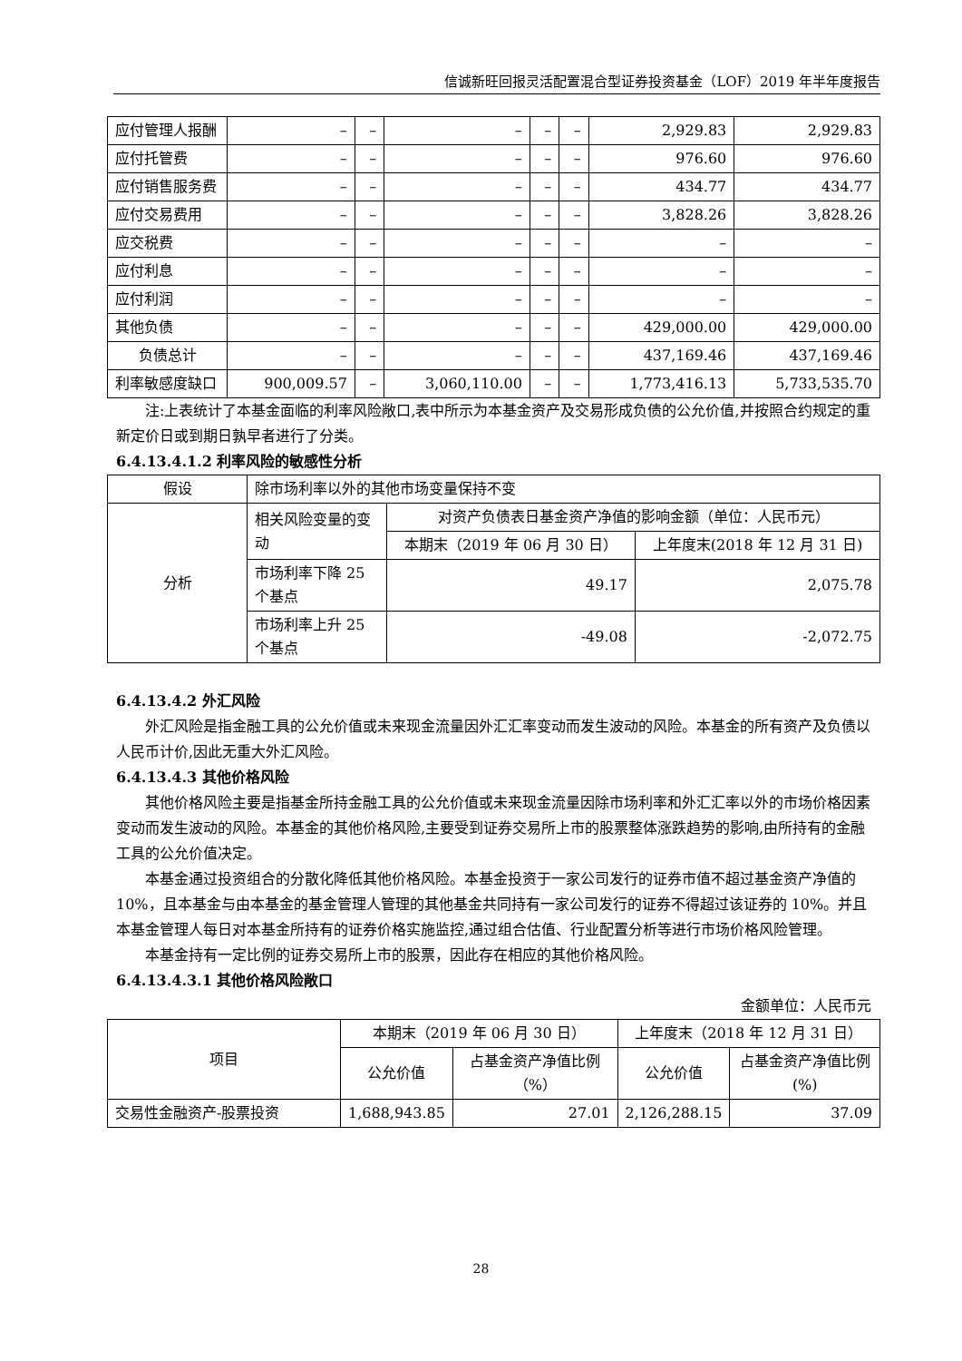信诚新旺回报灵活配置混合型证券投资基金（LOF）2019 年半年度报告
| 应付管理人报酬 | – | – | – | – | – | 2,929.83 | 2,929.83 |
| 应付托管费 | – | – | – | – | – | 976.60 | 976.60 |
| 应付销售服务费 | – | – | – | – | – | 434.77 | 434.77 |
| 应付交易费用 | – | – | – | – | – | 3,828.26 | 3,828.26 |
| 应交税费 | – | – | – | – | – | – | – |
| 应付利息 | – | – | – | – | – | – | – |
| 应付利润 | – | – | – | – | – | – | – |
| 其他负债 | – | – | – | – | – | 429,000.00 | 429,000.00 |
| 负债总计 | – | – | – | – | – | 437,169.46 | 437,169.46 |
| 利率敏感度缺口 | 900,009.57 | – | 3,060,110.00 | – | – | 1,773,416.13 | 5,733,535.70 |
注:上表统计了本基金面临的利率风险敞口,表中所示为本基金资产及交易形成负债的公允价值,并按照合约规定的重新定价日或到期日孰早者进行了分类。
6.4.13.4.1.2 利率风险的敏感性分析
| 假设 | 除市场利率以外的其他市场变量保持不变 | | |
| 分析 | 相关风险变量的变动 | 对资产负债表日基金资产净值的影响金额（单位：人民币元） | |
| | | 本期末（2019 年 06 月 30 日） | 上年度末(2018 年 12 月 31 日) |
| | 市场利率下降 25 个基点 | 49.17 | 2,075.78 |
| | 市场利率上升 25 个基点 | -49.08 | -2,072.75 |
6.4.13.4.2 外汇风险
外汇风险是指金融工具的公允价值或未来现金流量因外汇汇率变动而发生波动的风险。本基金的所有资产及负债以人民币计价,因此无重大外汇风险。
6.4.13.4.3 其他价格风险
其他价格风险主要是指基金所持金融工具的公允价值或未来现金流量因除市场利率和外汇汇率以外的市场价格因素变动而发生波动的风险。本基金的其他价格风险,主要受到证券交易所上市的股票整体涨跌趋势的影响,由所持有的金融工具的公允价值决定。
本基金通过投资组合的分散化降低其他价格风险。本基金投资于一家公司发行的证券市值不超过基金资产净值的 10%，且本基金与由本基金的基金管理人管理的其他基金共同持有一家公司发行的证券不得超过该证券的 10%。并且本基金管理人每日对本基金所持有的证券价格实施监控,通过组合估值、行业配置分析等进行市场价格风险管理。
本基金持有一定比例的证券交易所上市的股票，因此存在相应的其他价格风险。
6.4.13.4.3.1 其他价格风险敞口
金额单位：人民币元
| 项目 | 本期末（2019 年 06 月 30 日） | | 上年度末（2018 年 12 月 31 日） | |
| | 公允价值 | 占基金资产净值比例（%） | 公允价值 | 占基金资产净值比例(%) |
| 交易性金融资产-股票投资 | 1,688,943.85 | 27.01 | 2,126,288.15 | 37.09 |
28